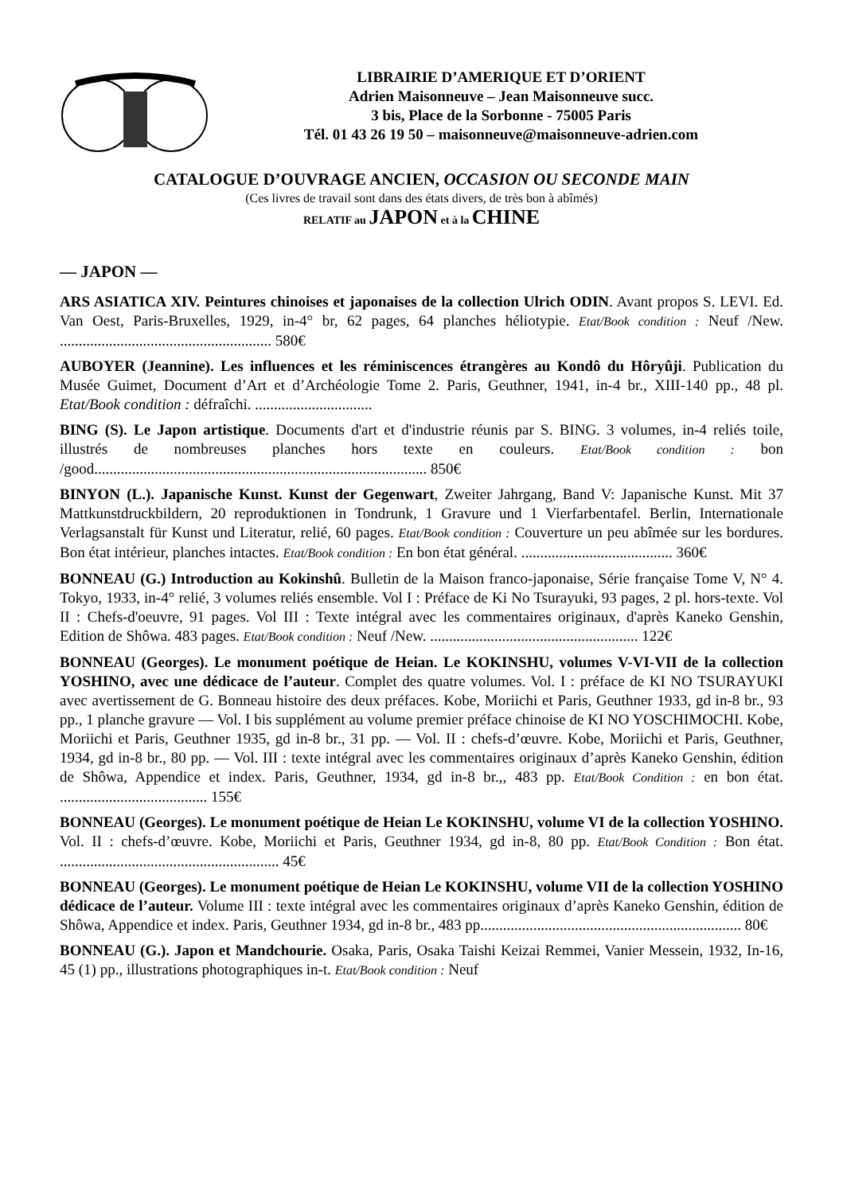LIBRAIRIE D’AMERIQUE ET D’ORIENT
Adrien Maisonneuve – Jean Maisonneuve succ.
3 bis, Place de la Sorbonne - 75005 Paris
Tél. 01 43 26 19 50 – maisonneuve@maisonneuve-adrien.com
CATALOGUE D’OUVRAGE ANCIEN, OCCASION OU SECONDE MAIN
(Ces livres de travail sont dans des états divers, de très bon à abîmés)
RELATIF au JAPON et à la CHINE
— JAPON —
ARS ASIATICA XIV. Peintures chinoises et japonaises de la collection Ulrich ODIN. Avant propos S. LEVI. Ed. Van Oest, Paris-Bruxelles, 1929, in-4° br, 62 pages, 64 planches héliotypie. Etat/Book condition : Neuf /New. ........................................................ 580€
AUBOYER (Jeannine). Les influences et les réminiscences étrangères au Kondô du Hôryûji. Publication du Musée Guimet, Document d’Art et d’Archéologie Tome 2. Paris, Geuthner, 1941, in-4 br., XIII-140 pp., 48 pl. Etat/Book condition : défraîchi. ...............................
BING (S). Le Japon artistique. Documents d'art et d'industrie réunis par S. BING. 3 volumes, in-4 reliés toile, illustrés de nombreuses planches hors texte en couleurs. Etat/Book condition : bon /good........................................................................................ 850€
BINYON (L.). Japanische Kunst. Kunst der Gegenwart, Zweiter Jahrgang, Band V: Japanische Kunst. Mit 37 Mattkunstdruckbildern, 20 reproduktionen in Tondrunk, 1 Gravure und 1 Vierfarbentafel. Berlin, Internationale Verlagsanstalt für Kunst und Literatur, relié, 60 pages. Etat/Book condition : Couverture un peu abîmée sur les bordures. Bon état intérieur, planches intactes. Etat/Book condition : En bon état général. ........................................ 360€
BONNEAU (G.) Introduction au Kokinshû. Bulletin de la Maison franco-japonaise, Série française Tome V, N° 4. Tokyo, 1933, in-4° relié, 3 volumes reliés ensemble. Vol I : Préface de Ki No Tsurayuki, 93 pages, 2 pl. hors-texte. Vol II : Chefs-d'oeuvre, 91 pages. Vol III : Texte intégral avec les commentaires originaux, d'après Kaneko Genshin, Edition de Shôwa. 483 pages. Etat/Book condition : Neuf /New. ....................................................... 122€
BONNEAU (Georges). Le monument poétique de Heian. Le KOKINSHU, volumes V-VI-VII de la collection YOSHINO, avec une dédicace de l’auteur. Complet des quatre volumes. Vol. I : préface de KI NO TSURAYUKI avec avertissement de G. Bonneau histoire des deux préfaces. Kobe, Moriichi et Paris, Geuthner 1933, gd in-8 br., 93 pp., 1 planche gravure — Vol. I bis supplément au volume premier préface chinoise de KI NO YOSCHIMOCHI. Kobe, Moriichi et Paris, Geuthner 1935, gd in-8 br., 31 pp. — Vol. II : chefs-d’œuvre. Kobe, Moriichi et Paris, Geuthner, 1934, gd in-8 br., 80 pp. — Vol. III : texte intégral avec les commentaires originaux d’après Kaneko Genshin, édition de Shôwa, Appendice et index. Paris, Geuthner, 1934, gd in-8 br.,, 483 pp. Etat/Book Condition : en bon état. ....................................... 155€
BONNEAU (Georges). Le monument poétique de Heian Le KOKINSHU, volume VI de la collection YOSHINO. Vol. II : chefs-d’œuvre. Kobe, Moriichi et Paris, Geuthner 1934, gd in-8, 80 pp. Etat/Book Condition : Bon état. .......................................................... 45€
BONNEAU (Georges). Le monument poétique de Heian Le KOKINSHU, volume VII de la collection YOSHINO dédicace de l’auteur. Volume III : texte intégral avec les commentaires originaux d’après Kaneko Genshin, édition de Shôwa, Appendice et index. Paris, Geuthner 1934, gd in-8 br., 483 pp..................................................................... 80€
BONNEAU (G.). Japon et Mandchourie. Osaka, Paris, Osaka Taishi Keizai Remmei, Vanier Messein, 1932, In-16, 45 (1) pp., illustrations photographiques in-t. Etat/Book condition : Neuf